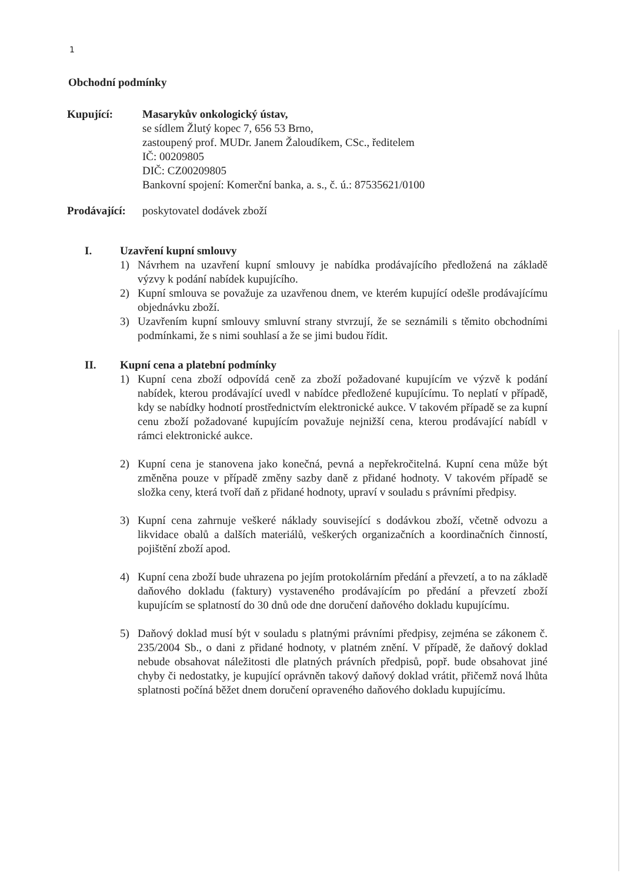1
Obchodní podmínky
Kupující: Masarykův onkologický ústav,
se sídlem Žlutý kopec 7, 656 53 Brno,
zastoupený prof. MUDr. Janem Žaloudíkem, CSc., ředitelem
IČ: 00209805
DIČ: CZ00209805
Bankovní spojení: Komerční banka, a. s., č. ú.: 87535621/0100
Prodávající:
poskytovatel dodávek zboží
I. Uzavření kupní smlouvy
1) Návrhem na uzavření kupní smlouvy je nabídka prodávajícího předložená na základě výzvy k podání nabídek kupujícího.
2) Kupní smlouva se považuje za uzavřenou dnem, ve kterém kupující odešle prodávajícímu objednávku zboží.
3) Uzavřením kupní smlouvy smluvní strany stvrzují, že se seznámili s těmito obchodními podmínkami, že s nimi souhlasí a že se jimi budou řídit.
II. Kupní cena a platební podmínky
1) Kupní cena zboží odpovídá ceně za zboží požadované kupujícím ve výzvě k podání nabídek, kterou prodávající uvedl v nabídce předložené kupujícímu. To neplatí v případě, kdy se nabídky hodnotí prostřednictvím elektronické aukce. V takovém případě se za kupní cenu zboží požadované kupujícím považuje nejnižší cena, kterou prodávající nabídl v rámci elektronické aukce.
2) Kupní cena je stanovena jako konečná, pevná a nepřekročitelná. Kupní cena může být změněna pouze v případě změny sazby daně z přidané hodnoty. V takovém případě se složka ceny, která tvoří daň z přidané hodnoty, upraví v souladu s právními předpisy.
3) Kupní cena zahrnuje veškeré náklady související s dodávkou zboží, včetně odvozu a likvidace obalů a dalších materiálů, veškerých organizačních a koordinačních činností, pojištění zboží apod.
4) Kupní cena zboží bude uhrazena po jejím protokolárním předání a převzetí, a to na základě daňového dokladu (faktury) vystaveného prodávajícím po předání a převzetí zboží kupujícím se splatností do 30 dnů ode dne doručení daňového dokladu kupujícímu.
5) Daňový doklad musí být v souladu s platnými právními předpisy, zejména se zákonem č. 235/2004 Sb., o dani z přidané hodnoty, v platném znění. V případě, že daňový doklad nebude obsahovat náležitosti dle platných právních předpisů, popř. bude obsahovat jiné chyby či nedostatky, je kupující oprávněn takový daňový doklad vrátit, přičemž nová lhůta splatnosti počíná běžet dnem doručení opraveného daňového dokladu kupujícímu.